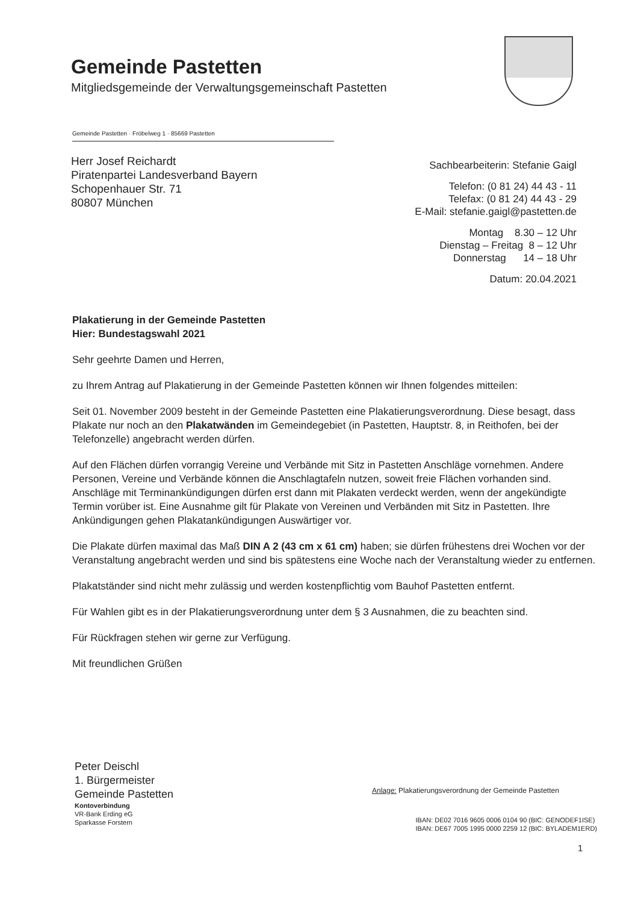Gemeinde Pastetten
Mitgliedsgemeinde der Verwaltungsgemeinschaft Pastetten
Gemeinde Pastetten · Fröbelweg 1 · 85669 Pastetten
Herr Josef Reichardt
Piratenpartei Landesverband Bayern
Schopenhauer Str. 71
80807 München
Sachbearbeiterin: Stefanie Gaigl
Telefon: (0 81 24) 44 43 - 11
Telefax: (0 81 24) 44 43 - 29
E-Mail: stefanie.gaigl@pastetten.de
Montag 8.30 – 12 Uhr
Dienstag – Freitag 8 – 12 Uhr
Donnerstag 14 – 18 Uhr
Datum: 20.04.2021
Plakatierung in der Gemeinde Pastetten
Hier: Bundestagswahl 2021
Sehr geehrte Damen und Herren,
zu Ihrem Antrag auf Plakatierung in der Gemeinde Pastetten können wir Ihnen folgendes mitteilen:
Seit 01. November 2009 besteht in der Gemeinde Pastetten eine Plakatierungsverordnung. Diese besagt, dass Plakate nur noch an den Plakatwänden im Gemeindegebiet (in Pastetten, Hauptstr. 8, in Reithofen, bei der Telefonzelle) angebracht werden dürfen.
Auf den Flächen dürfen vorrangig Vereine und Verbände mit Sitz in Pastetten Anschläge vornehmen. Andere Personen, Vereine und Verbände können die Anschlagtafeln nutzen, soweit freie Flächen vorhanden sind.
Anschläge mit Terminankündigungen dürfen erst dann mit Plakaten verdeckt werden, wenn der angekündigte Termin vorüber ist. Eine Ausnahme gilt für Plakate von Vereinen und Verbänden mit Sitz in Pastetten. Ihre Ankündigungen gehen Plakatankündigungen Auswärtiger vor.
Die Plakate dürfen maximal das Maß DIN A 2 (43 cm x 61 cm) haben; sie dürfen frühestens drei Wochen vor der Veranstaltung angebracht werden und sind bis spätestens eine Woche nach der Veranstaltung wieder zu entfernen.
Plakatständer sind nicht mehr zulässig und werden kostenpflichtig vom Bauhof Pastetten entfernt.
Für Wahlen gibt es in der Plakatierungsverordnung unter dem § 3 Ausnahmen, die zu beachten sind.
Für Rückfragen stehen wir gerne zur Verfügung.
Mit freundlichen Grüßen
Peter Deischl
1. Bürgermeister
Gemeinde Pastetten
Kontoverbindung
VR-Bank Erding eG
Sparkasse Forstern
Anlage: Plakatierungsverordnung der Gemeinde Pastetten
IBAN: DE02 7016 9605 0006 0104 90 (BIC: GENODEF1ISE)
IBAN: DE67 7005 1995 0000 2259 12 (BIC: BYLADEM1ERD)
1